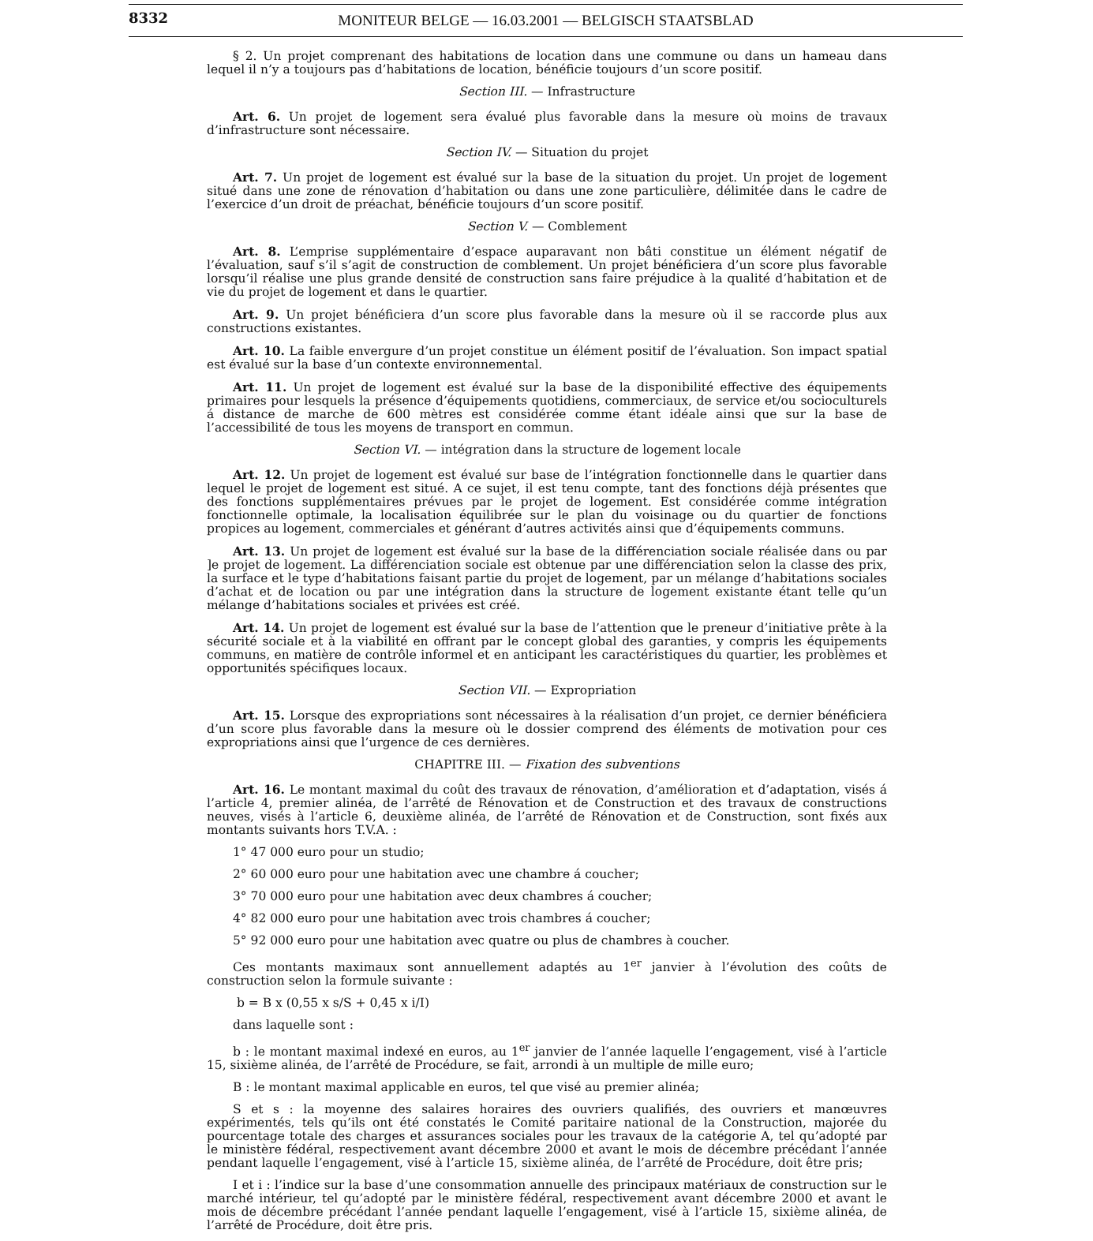8332
MONITEUR BELGE — 16.03.2001 — BELGISCH STAATSBLAD
§ 2. Un projet comprenant des habitations de location dans une commune ou dans un hameau dans lequel il n’y a toujours pas d’habitations de location, bénéficie toujours d’un score positif.
Section III. — Infrastructure
Art. 6. Un projet de logement sera évalué plus favorable dans la mesure où moins de travaux d’infrastructure sont nécessaire.
Section IV. — Situation du projet
Art. 7. Un projet de logement est évalué sur la base de la situation du projet. Un projet de logement situé dans une zone de rénovation d’habitation ou dans une zone particulière, délimitée dans le cadre de l’exercice d’un droit de préachat, bénéficie toujours d’un score positif.
Section V. — Comblement
Art. 8. L’emprise supplémentaire d’espace auparavant non bâti constitue un élément négatif de l’évaluation, sauf s’il s’agit de construction de comblement. Un projet bénéficiera d’un score plus favorable lorsqu’il réalise une plus grande densité de construction sans faire préjudice à la qualité d’habitation et de vie du projet de logement et dans le quartier.
Art. 9. Un projet bénéficiera d’un score plus favorable dans la mesure où il se raccorde plus aux constructions existantes.
Art. 10. La faible envergure d’un projet constitue un élément positif de l’évaluation. Son impact spatial est évalué sur la base d’un contexte environnemental.
Art. 11. Un projet de logement est évalué sur la base de la disponibilité effective des équipements primaires pour lesquels la présence d’équipements quotidiens, commerciaux, de service et/ou socioculturels á distance de marche de 600 mètres est considérée comme étant idéale ainsi que sur la base de l’accessibilité de tous les moyens de transport en commun.
Section VI. — intégration dans la structure de logement locale
Art. 12. Un projet de logement est évalué sur base de l’intégration fonctionnelle dans le quartier dans lequel le projet de logement est situé. A ce sujet, il est tenu compte, tant des fonctions déjà présentes que des fonctions supplémentaires prévues par le projet de logement. Est considérée comme intégration fonctionnelle optimale, la localisation équilibrée sur le plan du voisinage ou du quartier de fonctions propices au logement, commerciales et générant d’autres activités ainsi que d’équipements communs.
Art. 13. Un projet de logement est évalué sur la base de la différenciation sociale réalisée dans ou par ]e projet de logement. La différenciation sociale est obtenue par une différenciation selon la classe des prix, la surface et le type d’habitations faisant partie du projet de logement, par un mélange d’habitations sociales d’achat et de location ou par une intégration dans la structure de logement existante étant telle qu’un mélange d’habitations sociales et privées est créé.
Art. 14. Un projet de logement est évalué sur la base de l’attention que le preneur d’initiative prête à la sécurité sociale et à la viabilité en offrant par le concept global des garanties, y compris les équipements communs, en matière de contrôle informel et en anticipant les caractéristiques du quartier, les problèmes et opportunités spécifiques locaux.
Section VII. — Expropriation
Art. 15. Lorsque des expropriations sont nécessaires à la réalisation d’un projet, ce dernier bénéficiera d’un score plus favorable dans la mesure où le dossier comprend des éléments de motivation pour ces expropriations ainsi que l’urgence de ces dernières.
CHAPITRE III. — Fixation des subventions
Art. 16. Le montant maximal du coût des travaux de rénovation, d’amélioration et d’adaptation, visés á l’article 4, premier alinéa, de l’arrêté de Rénovation et de Construction et des travaux de constructions neuves, visés à l’article 6, deuxième alinéa, de l’arrêté de Rénovation et de Construction, sont fixés aux montants suivants hors T.V.A. :
1° 47 000 euro pour un studio;
2° 60 000 euro pour une habitation avec une chambre á coucher;
3° 70 000 euro pour une habitation avec deux chambres á coucher;
4° 82 000 euro pour une habitation avec trois chambres á coucher;
5° 92 000 euro pour une habitation avec quatre ou plus de chambres à coucher.
Ces montants maximaux sont annuellement adaptés au 1<sup>er</sup> janvier à l’évolution des coûts de construction selon la formule suivante :
b = B x (0,55 x s/S + 0,45 x i/I)
dans laquelle sont :
b : le montant maximal indexé en euros, au 1<sup>er</sup> janvier de l’année laquelle l’engagement, visé à l’article 15, sixième alinéa, de l’arrêté de Procédure, se fait, arrondi à un multiple de mille euro;
B : le montant maximal applicable en euros, tel que visé au premier alinéa;
S et s : la moyenne des salaires horaires des ouvriers qualifiés, des ouvriers et manœuvres expérimentés, tels qu’ils ont été constatés le Comité paritaire national de la Construction, majorée du pourcentage totale des charges et assurances sociales pour les travaux de la catégorie A, tel qu’adopté par le ministère fédéral, respectivement avant décembre 2000 et avant le mois de décembre précédant l’année pendant laquelle l’engagement, visé à l’article 15, sixième alinéa, de l’arrêté de Procédure, doit être pris;
I et i : l’indice sur la base d’une consommation annuelle des principaux matériaux de construction sur le marché intérieur, tel qu’adopté par le ministère fédéral, respectivement avant décembre 2000 et avant le mois de décembre précédant l’année pendant laquelle l’engagement, visé à l’article 15, sixième alinéa, de l’arrêté de Procédure, doit être pris.